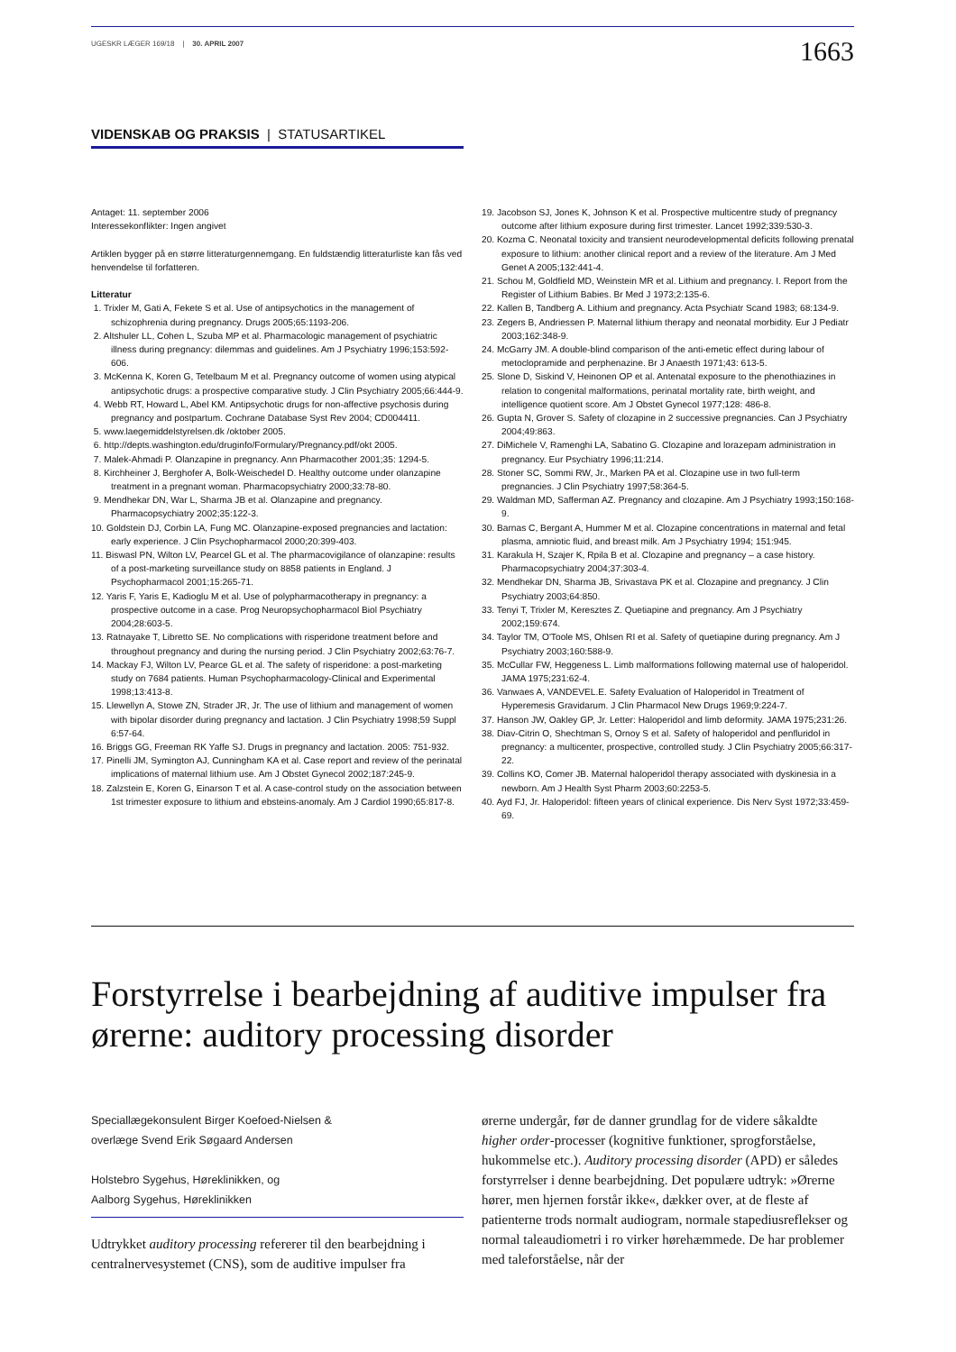UGESKR LÆGER 169/18 | 30. APRIL 2007
1663
VIDENSKAB OG PRAKSIS | STATUSARTIKEL
Antaget: 11. september 2006
Interessekonflikter: Ingen angivet
Artiklen bygger på en større litteraturgennemgang. En fuldstændig litteraturliste kan fås ved henvendelse til forfatteren.
Litteratur
1. Trixler M, Gati A, Fekete S et al. Use of antipsychotics in the management of schizophrenia during pregnancy. Drugs 2005;65:1193-206.
2. Altshuler LL, Cohen L, Szuba MP et al. Pharmacologic management of psychiatric illness during pregnancy: dilemmas and guidelines. Am J Psychiatry 1996;153:592-606.
3. McKenna K, Koren G, Tetelbaum M et al. Pregnancy outcome of women using atypical antipsychotic drugs: a prospective comparative study. J Clin Psychiatry 2005;66:444-9.
4. Webb RT, Howard L, Abel KM. Antipsychotic drugs for non-affective psychosis during pregnancy and postpartum. Cochrane Database Syst Rev 2004; CD004411.
5. www.laegemiddelstyrelsen.dk /oktober 2005.
6. http://depts.washington.edu/druginfo/Formulary/Pregnancy.pdf/okt 2005.
7. Malek-Ahmadi P. Olanzapine in pregnancy. Ann Pharmacother 2001;35: 1294-5.
8. Kirchheiner J, Berghofer A, Bolk-Weischedel D. Healthy outcome under olanzapine treatment in a pregnant woman. Pharmacopsychiatry 2000;33:78-80.
9. Mendhekar DN, War L, Sharma JB et al. Olanzapine and pregnancy. Pharmacopsychiatry 2002;35:122-3.
10. Goldstein DJ, Corbin LA, Fung MC. Olanzapine-exposed pregnancies and lactation: early experience. J Clin Psychopharmacol 2000;20:399-403.
11. Biswasl PN, Wilton LV, Pearcel GL et al. The pharmacovigilance of olanzapine: results of a post-marketing surveillance study on 8858 patients in England. J Psychopharmacol 2001;15:265-71.
12. Yaris F, Yaris E, Kadioglu M et al. Use of polypharmacotherapy in pregnancy: a prospective outcome in a case. Prog Neuropsychopharmacol Biol Psychiatry 2004;28:603-5.
13. Ratnayake T, Libretto SE. No complications with risperidone treatment before and throughout pregnancy and during the nursing period. J Clin Psychiatry 2002;63:76-7.
14. Mackay FJ, Wilton LV, Pearce GL et al. The safety of risperidone: a post-marketing study on 7684 patients. Human Psychopharmacology-Clinical and Experimental 1998;13:413-8.
15. Llewellyn A, Stowe ZN, Strader JR, Jr. The use of lithium and management of women with bipolar disorder during pregnancy and lactation. J Clin Psychiatry 1998;59 Suppl 6:57-64.
16. Briggs GG, Freeman RK Yaffe SJ. Drugs in pregnancy and lactation. 2005: 751-932.
17. Pinelli JM, Symington AJ, Cunningham KA et al. Case report and review of the perinatal implications of maternal lithium use. Am J Obstet Gynecol 2002;187:245-9.
18. Zalzstein E, Koren G, Einarson T et al. A case-control study on the association between 1st trimester exposure to lithium and ebsteins-anomaly. Am J Cardiol 1990;65:817-8.
19. Jacobson SJ, Jones K, Johnson K et al. Prospective multicentre study of pregnancy outcome after lithium exposure during first trimester. Lancet 1992;339:530-3.
20. Kozma C. Neonatal toxicity and transient neurodevelopmental deficits following prenatal exposure to lithium: another clinical report and a review of the literature. Am J Med Genet A 2005;132:441-4.
21. Schou M, Goldfield MD, Weinstein MR et al. Lithium and pregnancy. I. Report from the Register of Lithium Babies. Br Med J 1973;2:135-6.
22. Kallen B, Tandberg A. Lithium and pregnancy. Acta Psychiatr Scand 1983; 68:134-9.
23. Zegers B, Andriessen P. Maternal lithium therapy and neonatal morbidity. Eur J Pediatr 2003;162:348-9.
24. McGarry JM. A double-blind comparison of the anti-emetic effect during labour of metoclopramide and perphenazine. Br J Anaesth 1971;43: 613-5.
25. Slone D, Siskind V, Heinonen OP et al. Antenatal exposure to the phenothiazines in relation to congenital malformations, perinatal mortality rate, birth weight, and intelligence quotient score. Am J Obstet Gynecol 1977;128: 486-8.
26. Gupta N, Grover S. Safety of clozapine in 2 successive pregnancies. Can J Psychiatry 2004;49:863.
27. DiMichele V, Ramenghi LA, Sabatino G. Clozapine and lorazepam administration in pregnancy. Eur Psychiatry 1996;11:214.
28. Stoner SC, Sommi RW, Jr., Marken PA et al. Clozapine use in two full-term pregnancies. J Clin Psychiatry 1997;58:364-5.
29. Waldman MD, Safferman AZ. Pregnancy and clozapine. Am J Psychiatry 1993;150:168-9.
30. Barnas C, Bergant A, Hummer M et al. Clozapine concentrations in maternal and fetal plasma, amniotic fluid, and breast milk. Am J Psychiatry 1994; 151:945.
31. Karakula H, Szajer K, Rpila B et al. Clozapine and pregnancy – a case history. Pharmacopsychiatry 2004;37:303-4.
32. Mendhekar DN, Sharma JB, Srivastava PK et al. Clozapine and pregnancy. J Clin Psychiatry 2003;64:850.
33. Tenyi T, Trixler M, Keresztes Z. Quetiapine and pregnancy. Am J Psychiatry 2002;159:674.
34. Taylor TM, O'Toole MS, Ohlsen RI et al. Safety of quetiapine during pregnancy. Am J Psychiatry 2003;160:588-9.
35. McCullar FW, Heggeness L. Limb malformations following maternal use of haloperidol. JAMA 1975;231:62-4.
36. Vanwaes A, VANDEVEL.E. Safety Evaluation of Haloperidol in Treatment of Hyperemesis Gravidarum. J Clin Pharmacol New Drugs 1969;9:224-7.
37. Hanson JW, Oakley GP, Jr. Letter: Haloperidol and limb deformity. JAMA 1975;231:26.
38. Diav-Citrin O, Shechtman S, Ornoy S et al. Safety of haloperidol and penfluridol in pregnancy: a multicenter, prospective, controlled study. J Clin Psychiatry 2005;66:317-22.
39. Collins KO, Comer JB. Maternal haloperidol therapy associated with dyskinesia in a newborn. Am J Health Syst Pharm 2003;60:2253-5.
40. Ayd FJ, Jr. Haloperidol: fifteen years of clinical experience. Dis Nerv Syst 1972;33:459-69.
Forstyrrelse i bearbejdning af auditive impulser fra ørerne: auditory processing disorder
Speciallægekonsulent Birger Koefoed-Nielsen &
overlæge Svend Erik Søgaard Andersen
Holstebro Sygehus, Høreklinikken, og
Aalborg Sygehus, Høreklinikken
Udtrykket auditory processing refererer til den bearbejdning i centralnervesystemet (CNS), som de auditive impulser fra
ørerne undergår, før de danner grundlag for de videre såkaldte higher order-processer (kognitive funktioner, sprogforståelse, hukommelse etc.). Auditory processing disorder (APD) er således forstyrrelser i denne bearbejdning. Det populære udtryk: »Ørerne hører, men hjernen forstår ikke«, dækker over, at de fleste af patienterne trods normalt audiogram, normale stapediusreflekser og normal taleaudiometri i ro virker hørehæmmede. De har problemer med taleforståelse, når der